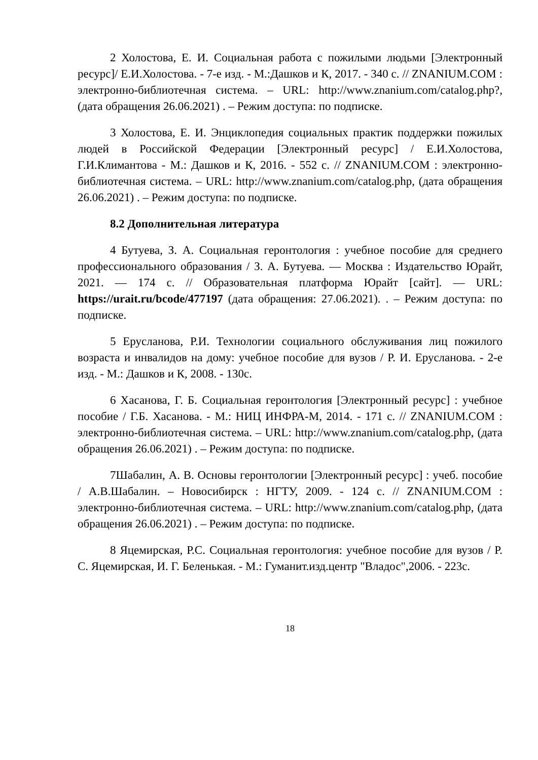2 Холостова, Е. И. Социальная работа с пожилыми людьми [Электронный ресурс]/ Е.И.Холостова. - 7-е изд. - М.:Дашков и К, 2017. - 340 с. // ZNANIUM.COM : электронно-библиотечная система. – URL: http://www.znanium.com/catalog.php?, (дата обращения 26.06.2021) . – Режим доступа: по подписке.
3 Холостова, Е. И. Энциклопедия социальных практик поддержки пожилых людей в Российской Федерации [Электронный ресурс] / Е.И.Холостова, Г.И.Климантова - М.: Дашков и К, 2016. - 552 с. // ZNANIUM.COM : электронно-библиотечная система. – URL: http://www.znanium.com/catalog.php, (дата обращения 26.06.2021) . – Режим доступа: по подписке.
8.2 Дополнительная литература
4 Бутуева, З. А. Социальная геронтология : учебное пособие для среднего профессионального образования / З. А. Бутуева. — Москва : Издательство Юрайт, 2021. — 174 с. // Образовательная платформа Юрайт [сайт]. — URL: https://urait.ru/bcode/477197 (дата обращения: 27.06.2021). . – Режим доступа: по подписке.
5 Ерусланова, Р.И. Технологии социального обслуживания лиц пожилого возраста и инвалидов на дому: учебное пособие для вузов / Р. И. Ерусланова. - 2-е изд. - М.: Дашков и К, 2008. - 130с.
6 Хасанова, Г. Б. Социальная геронтология [Электронный ресурс] : учебное пособие / Г.Б. Хасанова. - М.: НИЦ ИНФРА-М, 2014. - 171 с. // ZNANIUM.COM : электронно-библиотечная система. – URL: http://www.znanium.com/catalog.php, (дата обращения 26.06.2021) . – Режим доступа: по подписке.
7Шабалин, А. В. Основы геронтологии [Электронный ресурс] : учеб. пособие / А.В.Шабалин. – Новосибирск : НГТУ, 2009. - 124 с. // ZNANIUM.COM : электронно-библиотечная система. – URL: http://www.znanium.com/catalog.php, (дата обращения 26.06.2021) . – Режим доступа: по подписке.
8 Яцемирская, Р.С. Социальная геронтология: учебное пособие для вузов / Р. С. Яцемирская, И. Г. Беленькая. - М.: Гуманит.изд.центр "Владос",2006. - 223с.
18